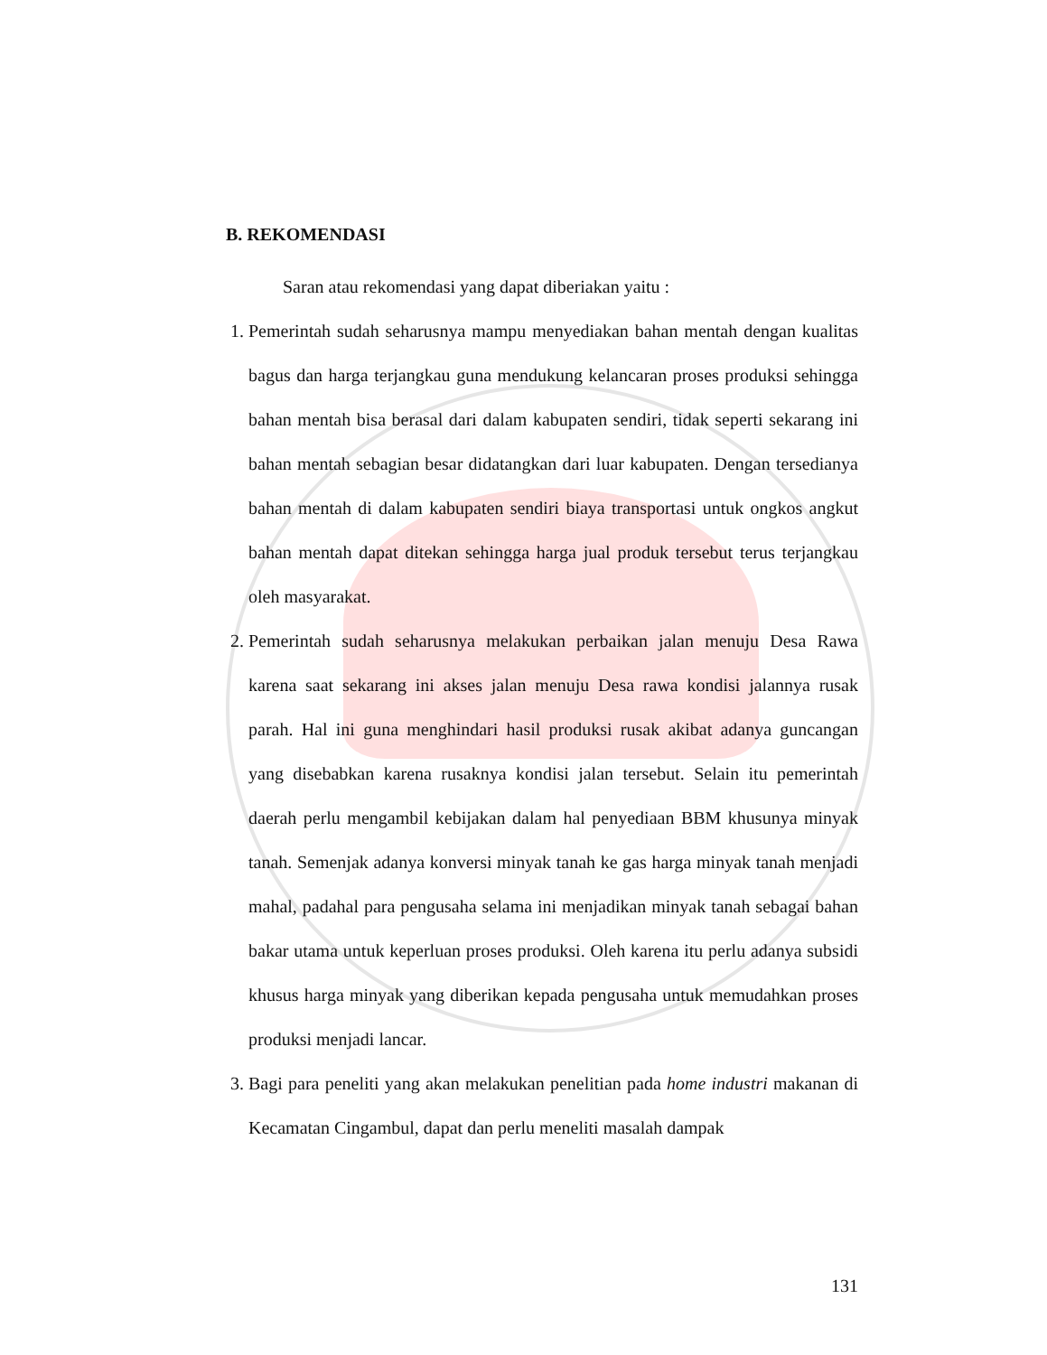B. REKOMENDASI
Saran atau rekomendasi yang dapat diberiakan yaitu :
1. Pemerintah sudah seharusnya mampu menyediakan bahan mentah dengan kualitas bagus dan harga terjangkau guna mendukung kelancaran proses produksi sehingga bahan mentah bisa berasal dari dalam kabupaten sendiri, tidak seperti sekarang ini bahan mentah sebagian besar didatangkan dari luar kabupaten. Dengan tersedianya bahan mentah di dalam kabupaten sendiri biaya transportasi untuk ongkos angkut bahan mentah dapat ditekan sehingga harga jual produk tersebut terus terjangkau oleh masyarakat.
2. Pemerintah sudah seharusnya melakukan perbaikan jalan menuju Desa Rawa karena saat sekarang ini akses jalan menuju Desa rawa kondisi jalannya rusak parah. Hal ini guna menghindari hasil produksi rusak akibat adanya guncangan yang disebabkan karena rusaknya kondisi jalan tersebut. Selain itu pemerintah daerah perlu mengambil kebijakan dalam hal penyediaan BBM khusunya minyak tanah. Semenjak adanya konversi minyak tanah ke gas harga minyak tanah menjadi mahal, padahal para pengusaha selama ini menjadikan minyak tanah sebagai bahan bakar utama untuk keperluan proses produksi. Oleh karena itu perlu adanya subsidi khusus harga minyak yang diberikan kepada pengusaha untuk memudahkan proses produksi menjadi lancar.
3. Bagi para peneliti yang akan melakukan penelitian pada home industri makanan di Kecamatan Cingambul, dapat dan perlu meneliti masalah dampak
131